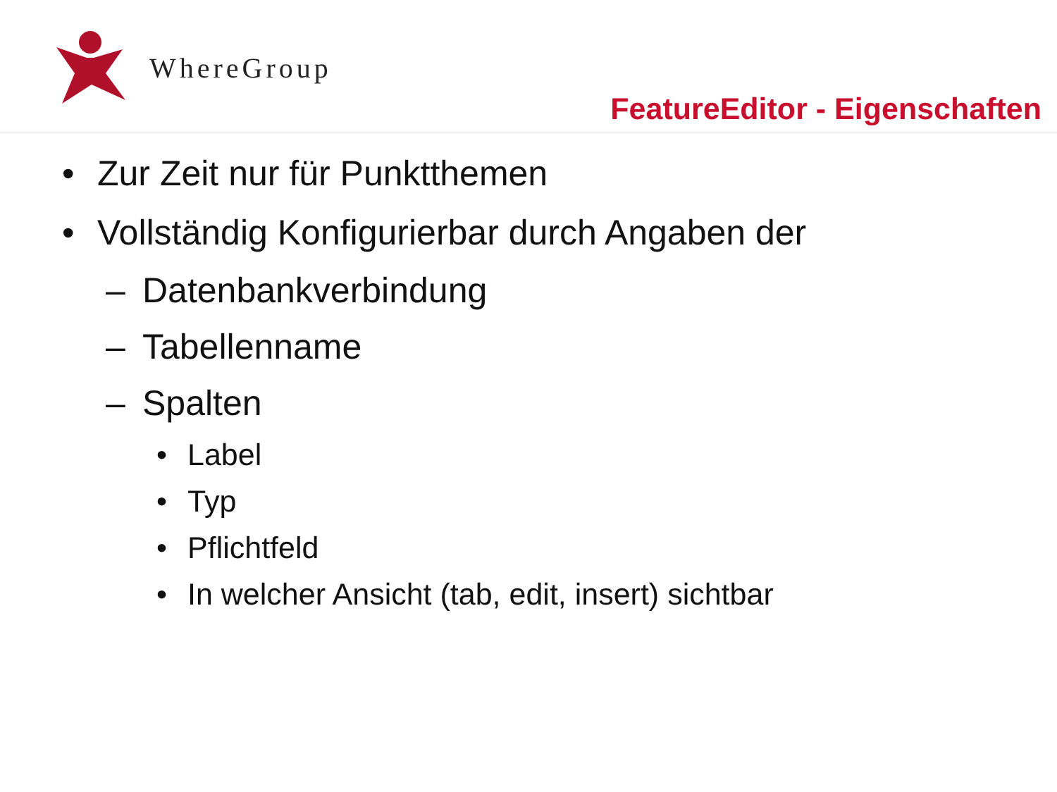WhereGroup
FeatureEditor - Eigenschaften
• Zur Zeit nur für Punktthemen
• Vollständig Konfigurierbar durch Angaben der
– Datenbankverbindung
– Tabellenname
– Spalten
• Label
• Typ
• Pflichtfeld
• In welcher Ansicht (tab, edit, insert) sichtbar